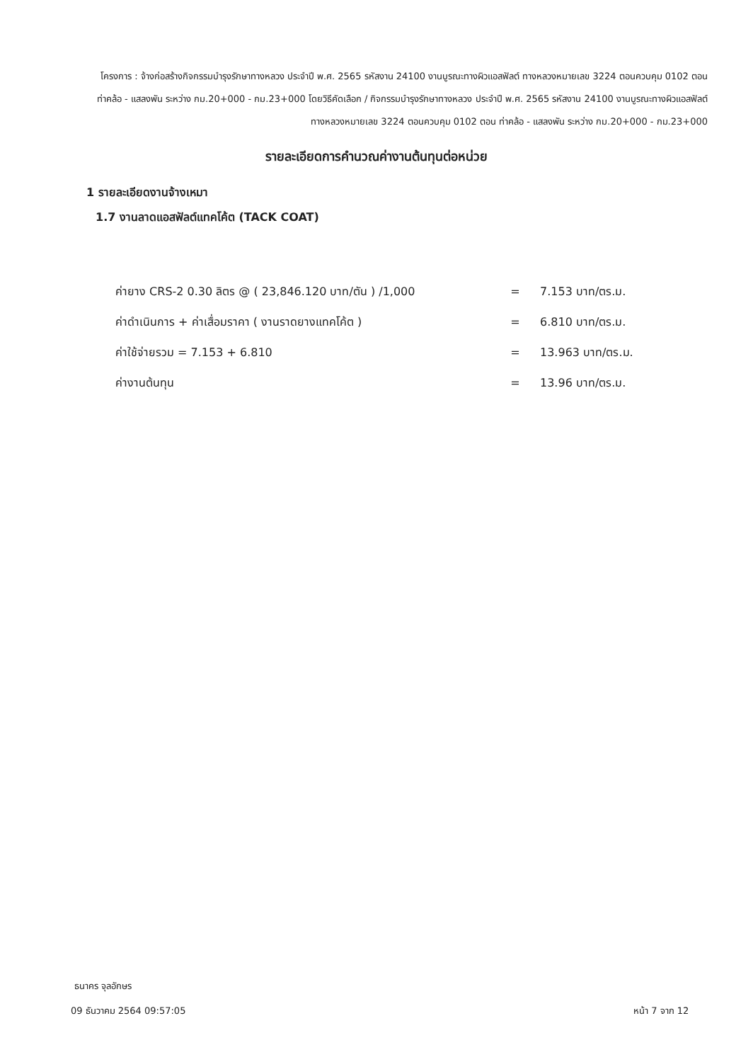โครงการ : จ้างก่อสร้างกิจกรรมบำรุงรักษาทางหลวง ประจำปี พ.ศ. 2565 รหัสงาน 24100 งานบูรณะทางผิวแอสฟัลต์ ทางหลวงหมายเลข 3224 ตอนควบคุม 0102 ตอน ท่าคล้อ - แสลงพัน ระหว่าง กม.20+000 - กม.23+000 โดยวิธีคัดเลือก / กิจกรรมบำรุงรักษาทางหลวง ประจำปี พ.ศ. 2565 รหัสงาน 24100 งานบูรณะทางผิวแอสฟัลต์ ทางหลวงหมายเลข 3224 ตอนควบคุม 0102 ตอน ท่าคล้อ - แสลงพัน ระหว่าง กม.20+000 - กม.23+000
รายละเอียดการคำนวณค่างานต้นทุนต่อหน่วย
1 รายละเอียดงานจ้างเหมา
1.7 งานลาดแอสฟัลต์แทคโค้ต (TACK COAT)
| ค่ายาง CRS-2 0.30 ลิตร @ ( 23,846.120 บาท/ตัน ) /1,000 | = | 7.153 บาท/ตร.ม. |
| ค่าดำเนินการ + ค่าเสื่อมราคา ( งานราดยางแทคโค้ต ) | = | 6.810 บาท/ตร.ม. |
| ค่าใช้จ่ายรวม = 7.153 + 6.810 | = | 13.963 บาท/ตร.ม. |
| ค่างานต้นทุน | = | 13.96 บาท/ตร.ม. |
ธนาคร จุลอักษร
09 ธันวาคม 2564 09:57:05 หน้า 7 จาก 12